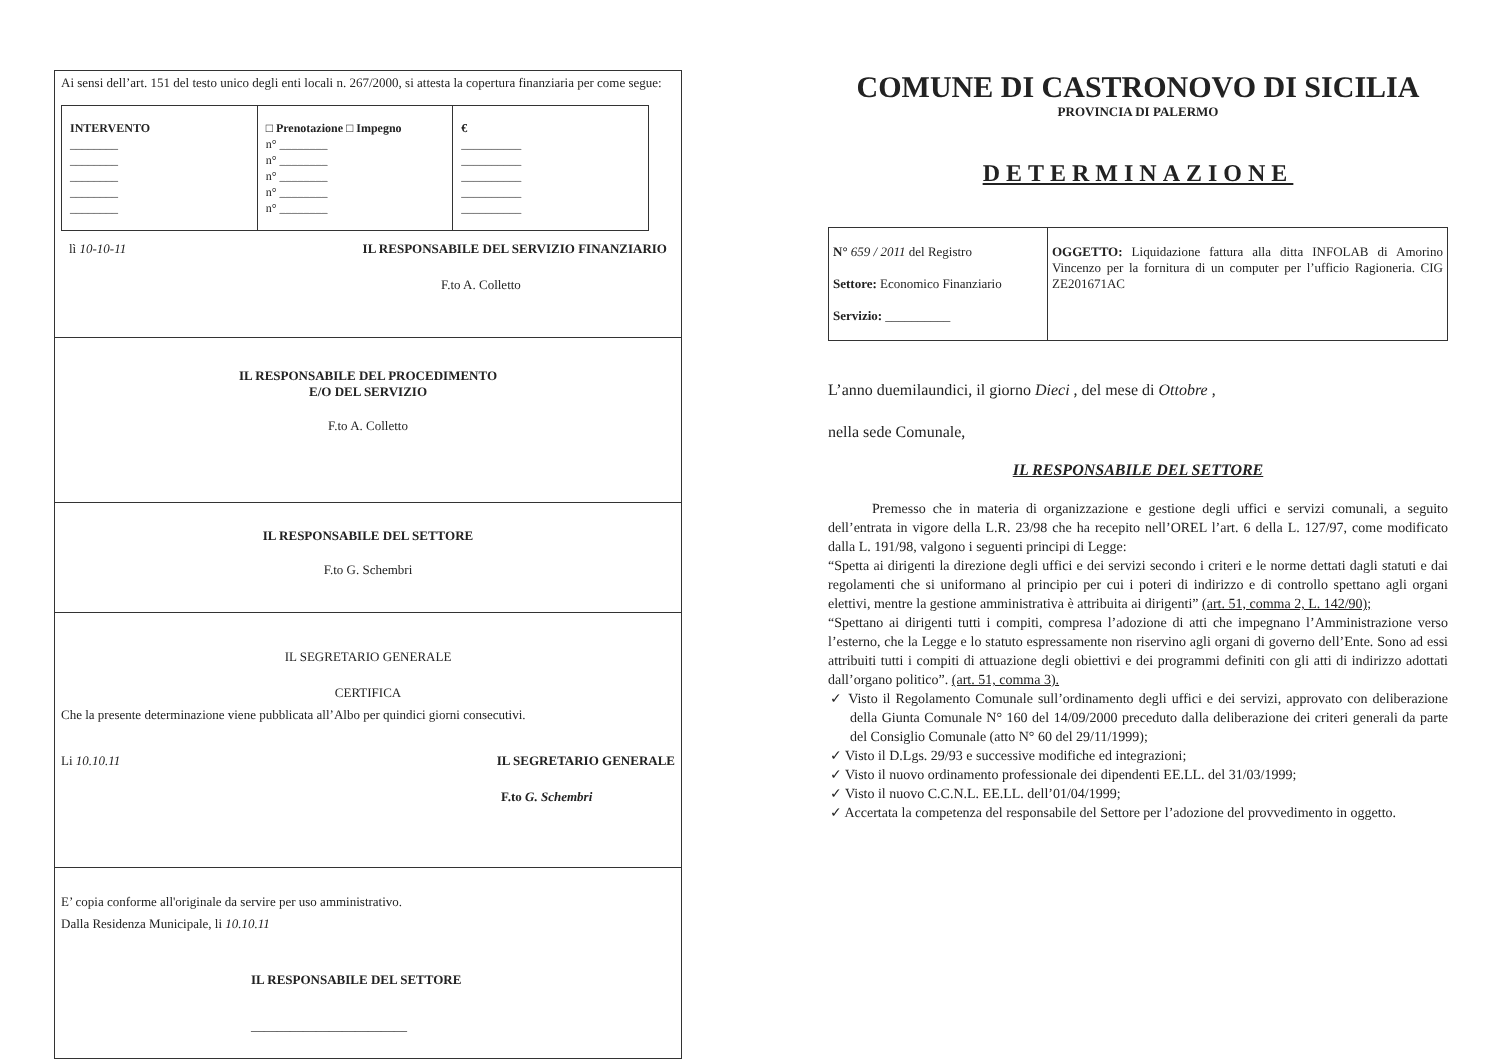Ai sensi dell’art. 151 del testo unico degli enti locali n. 267/2000, si attesta la copertura finanziaria per come segue:
| INTERVENTO ________ ________ ________ ________ ________ | □ Prenotazione □ Impegno n° ________ n° ________ n° ________ n° ________ n° ________ | € __________ __________ __________ __________ __________ |
lì 10-10-11 IL RESPONSABILE DEL SERVIZIO FINANZIARIO
F.to A. Colletto
IL RESPONSABILE DEL PROCEDIMENTO
E/O DEL SERVIZIO
F.to A. Colletto
IL RESPONSABILE DEL SETTORE
F.to G. Schembri
IL SEGRETARIO GENERALE
CERTIFICA
Che la presente determinazione viene pubblicata all’Albo per quindici giorni consecutivi.
Li 10.10.11 IL SEGRETARIO GENERALE
F.to G. Schembri
E’ copia conforme all'originale da servire per uso amministrativo.
Dalla Residenza Municipale, li 10.10.11
IL RESPONSABILE DEL SETTORE
________________________
COMUNE DI CASTRONOVO DI SICILIA
PROVINCIA DI PALERMO
DETERMINAZIONE
| N° 659 / 2011 del Registro Settore: Economico Finanziario Servizio: __________ | OGGETTO: Liquidazione fattura alla ditta INFOLAB di Amorino Vincenzo per la fornitura di un computer per l’ufficio Ragioneria. CIG ZE201671AC |
L’anno duemilaundici, il giorno Dieci , del mese di Ottobre ,
nella sede Comunale,
IL RESPONSABILE DEL SETTORE
Premesso che in materia di organizzazione e gestione degli uffici e servizi comunali, a seguito dell’entrata in vigore della L.R. 23/98 che ha recepito nell’OREL l’art. 6 della L. 127/97, come modificato dalla L. 191/98, valgono i seguenti principi di Legge:
“Spetta ai dirigenti la direzione degli uffici e dei servizi secondo i criteri e le norme dettati dagli statuti e dai regolamenti che si uniformano al principio per cui i poteri di indirizzo e di controllo spettano agli organi elettivi, mentre la gestione amministrativa è attribuita ai dirigenti” (art. 51, comma 2, L. 142/90);
“Spettano ai dirigenti tutti i compiti, compresa l’adozione di atti che impegnano l’Amministrazione verso l’esterno, che la Legge e lo statuto espressamente non riservino agli organi di governo dell’Ente. Sono ad essi attribuiti tutti i compiti di attuazione degli obiettivi e dei programmi definiti con gli atti di indirizzo adottati dall’organo politico”. (art. 51, comma 3).
✓ Visto il Regolamento Comunale sull’ordinamento degli uffici e dei servizi, approvato con deliberazione della Giunta Comunale N° 160 del 14/09/2000 preceduto dalla deliberazione dei criteri generali da parte del Consiglio Comunale (atto N° 60 del 29/11/1999);
✓ Visto il D.Lgs. 29/93 e successive modifiche ed integrazioni;
✓ Visto il nuovo ordinamento professionale dei dipendenti EE.LL. del 31/03/1999;
✓ Visto il nuovo C.C.N.L. EE.LL. dell’01/04/1999;
✓ Accertata la competenza del responsabile del Settore per l’adozione del provvedimento in oggetto.